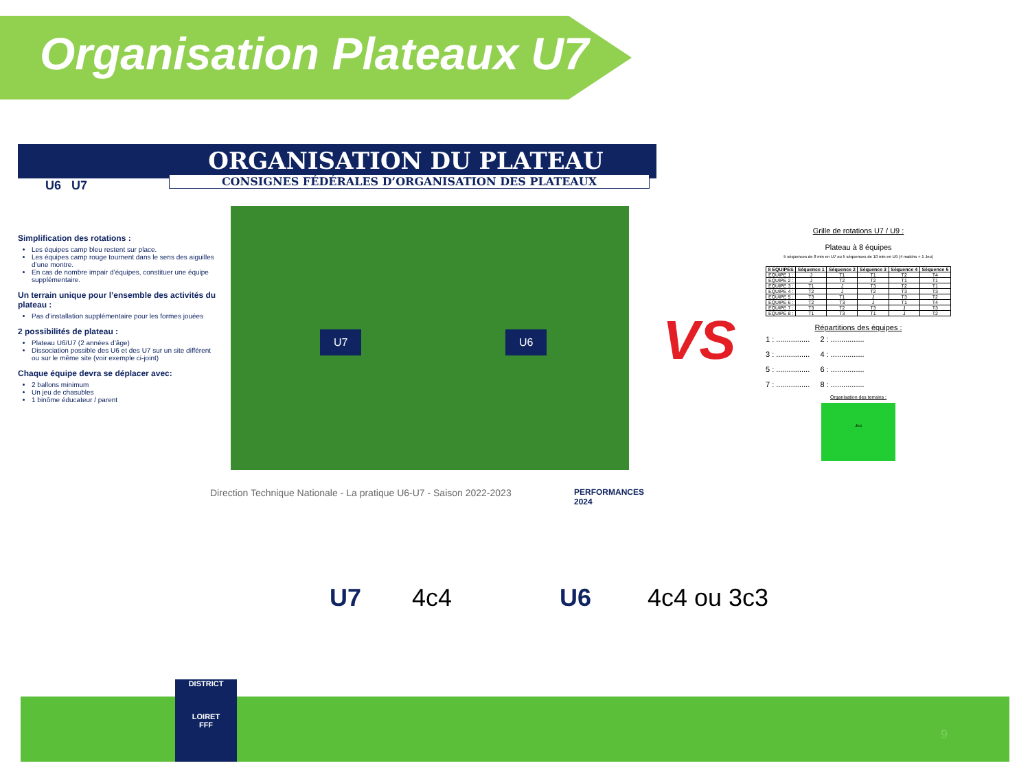Organisation Plateaux U7
ORGANISATION DU PLATEAU
CONSIGNES FÉDÉRALES D’ORGANISATION DES PLATEAUX
U6 U7
Simplification des rotations :
Les équipes camp bleu restent sur place.
Les équipes camp rouge tournent dans le sens des aiguilles d’une montre.
En cas de nombre impair d’équipes, constituer une équipe supplémentaire.
Un terrain unique pour l’ensemble des activités du plateau :
Pas d’installation supplémentaire pour les formes jouées
2 possibilités de plateau :
Plateau U6/U7 (2 années d’âge)
Dissociation possible des U6 et des U7 sur un site différent ou sur le même site (voir exemple ci-joint)
Chaque équipe devra se déplacer avec:
2 ballons minimum
Un jeu de chasubles
1 binôme éducateur / parent
U7 U6
Direction Technique Nationale - La pratique U6-U7 - Saison 2022-2023
PERFORMANCES 2024
VS
Grille de rotations U7 / U9 :
Plateau à 8 équipes
5 séquences de 8 min en U7 ou 5 séquences de 10 min en U9 (4 matchs + 1 Jeu)
| 8 EQUIPES | Séquence 1 | Séquence 2 | Séquence 3 | Séquence 4 | Séquence 5 |
| --- | --- | --- | --- | --- | --- |
| EQUIPE 1 : | J | T1 | T1 | T2 | T4 |
| EQUIPE 2 : | J | T2 | T2 | T1 | T1 |
| EQUIPE 3 : | T1 | J | T3 | T2 | T1 |
| EQUIPE 4 : | T2 | J | T2 | T3 | T3 |
| EQUIPE 5 : | T3 | T1 | J | T3 | T2 |
| EQUIPE 6 : | T2 | T3 | J | T1 | T4 |
| EQUIPE 7 : | T3 | T2 | T3 | J | T3 |
| EQUIPE 8 : | T1 | T3 | T1 | J | T2 |
Répartitions des équipes :
1 : ................ 2 : ................
3 : ................ 4 : ................
5 : ................ 6 : ................
7 : ................ 8 : ................
Organisation des terrains :
Jeu
U7 4c4 U6 4c4 ou 3c3
DISTRICT
LOIRET
FFF
9